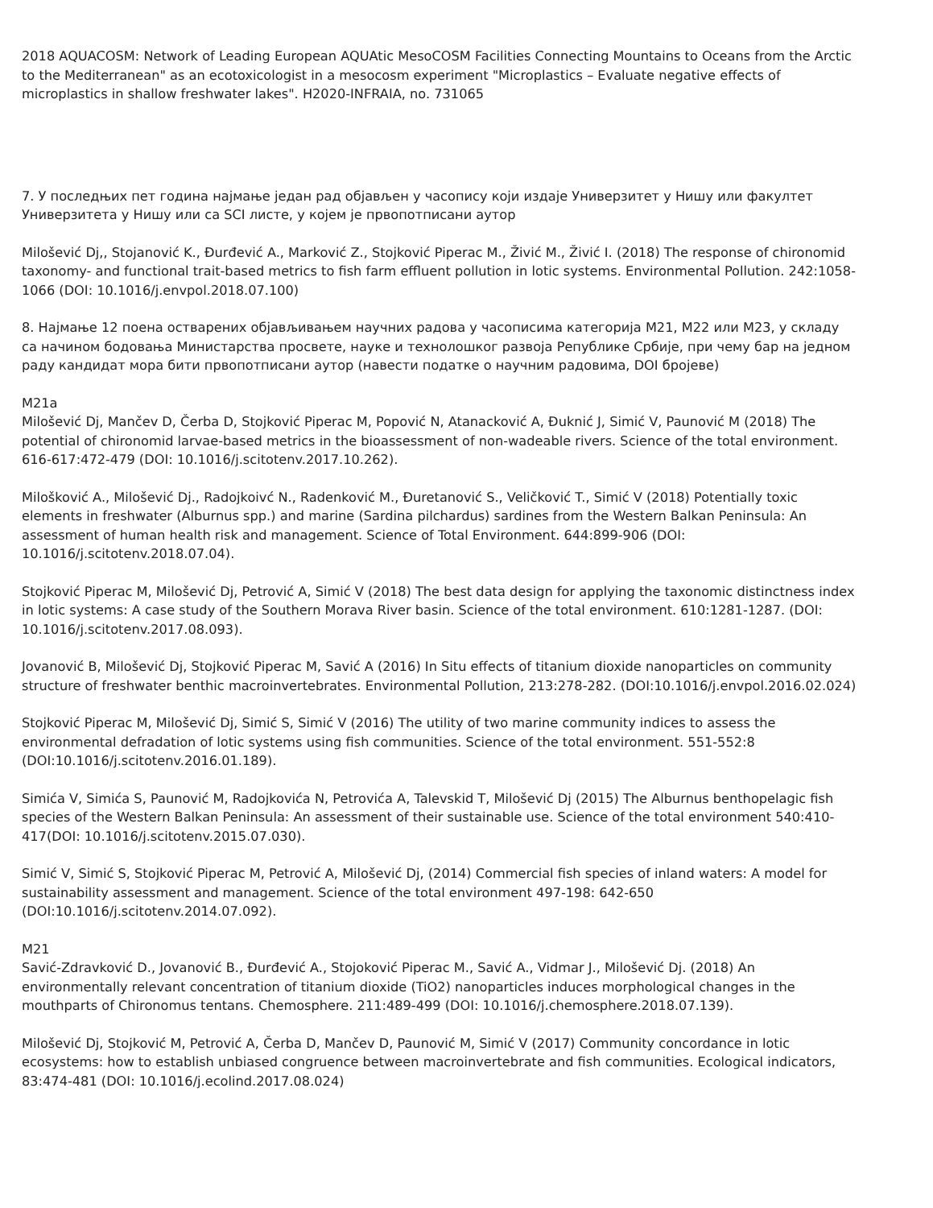2018 AQUACOSM: Network of Leading European AQUAtic MesoCOSM Facilities Connecting Mountains to Oceans from the Arctic to the Mediterranean" as an ecotoxicologist in a mesocosm experiment "Microplastics – Evaluate negative effects of microplastics in shallow freshwater lakes". H2020-INFRAIA, no. 731065
7. У последњих пет година најмање један рад објављен у часопису који издаје Универзитет у Нишу или факултет Универзитета у Нишу или са SCI листе, у којем је првопотписани аутор
Milošević Dj,, Stojanović K., Đurđević A., Marković Z., Stojković Piperac M., Živić M., Živić I. (2018) The response of chironomid taxonomy- and functional trait-based metrics to fish farm effluent pollution in lotic systems. Environmental Pollution. 242:1058-1066 (DOI: 10.1016/j.envpol.2018.07.100)
8. Најмање 12 поена остварених објављивањем научних радова у часописима категорија М21, М22 или М23, у складу са начином бодовања Министарства просвете, науке и технолошког развоја Републике Србије, при чему бар на једном раду кандидат мора бити првопотписани аутор (навести податке о научним радовима, DOI бројеве)
M21a
Milošević Dj, Mančev D, Čerba D, Stojković Piperac M, Popović N, Atanacković A, Đuknić J, Simić V, Paunović M (2018) The potential of chironomid larvae-based metrics in the bioassessment of non-wadeable rivers. Science of the total environment. 616-617:472-479 (DOI: 10.1016/j.scitotenv.2017.10.262).
Milošković A., Milošević Dj., Radojkoivć N., Radenković M., Đuretanović S., Veličković T., Simić V (2018) Potentially toxic elements in freshwater (Alburnus spp.) and marine (Sardina pilchardus) sardines from the Western Balkan Peninsula: An assessment of human health risk and management. Science of Total Environment. 644:899-906 (DOI: 10.1016/j.scitotenv.2018.07.04).
Stojković Piperac M, Milošević Dj, Petrović A, Simić V (2018) The best data design for applying the taxonomic distinctness index in lotic systems: A case study of the Southern Morava River basin. Science of the total environment. 610:1281-1287. (DOI: 10.1016/j.scitotenv.2017.08.093).
Jovanović B, Milošević Dj, Stojković Piperac M, Savić A (2016) In Situ effects of titanium dioxide nanoparticles on community structure of freshwater benthic macroinvertebrates. Environmental Pollution, 213:278-282. (DOI:10.1016/j.envpol.2016.02.024)
Stojković Piperac M, Milošević Dj, Simić S, Simić V (2016) The utility of two marine community indices to assess the environmental defradation of lotic systems using fish communities. Science of the total environment. 551-552:8 (DOI:10.1016/j.scitotenv.2016.01.189).
Simića V, Simića S, Paunović M, Radojkovića N, Petrovića A, Talevskid T, Milošević Dj (2015) The Alburnus benthopelagic fish species of the Western Balkan Peninsula: An assessment of their sustainable use. Science of the total environment 540:410-417(DOI: 10.1016/j.scitotenv.2015.07.030).
Simić V, Simić S, Stojković Piperac M, Petrović A, Milošević Dj, (2014) Commercial fish species of inland waters: A model for sustainability assessment and management. Science of the total environment 497-198: 642-650 (DOI:10.1016/j.scitotenv.2014.07.092).
M21
Savić-Zdravković D., Jovanović B., Đurđević A., Stojoković Piperac M., Savić A., Vidmar J., Milošević Dj. (2018) An environmentally relevant concentration of titanium dioxide (TiO2) nanoparticles induces morphological changes in the mouthparts of Chironomus tentans. Chemosphere. 211:489-499 (DOI: 10.1016/j.chemosphere.2018.07.139).
Milošević Dj, Stojković M, Petrović A, Čerba D, Mančev D, Paunović M, Simić V (2017) Community concordance in lotic ecosystems: how to establish unbiased congruence between macroinvertebrate and fish communities. Ecological indicators, 83:474-481 (DOI: 10.1016/j.ecolind.2017.08.024)